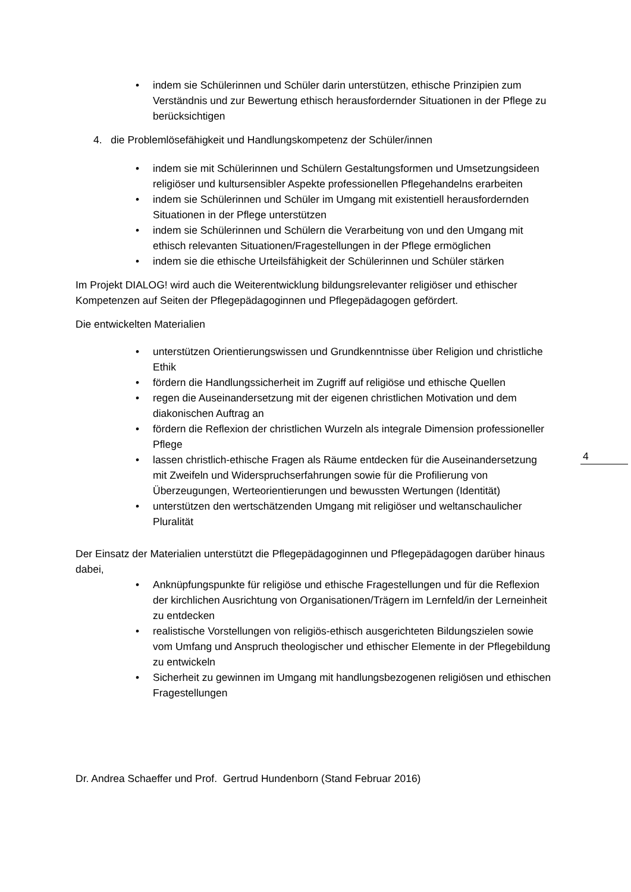• indem sie Schülerinnen und Schüler darin unterstützen, ethische Prinzipien zum Verständnis und zur Bewertung ethisch herausfordernder Situationen in der Pflege zu berücksichtigen
4. die Problemlösefähigkeit und Handlungskompetenz der Schüler/innen
• indem sie mit Schülerinnen und Schülern Gestaltungsformen und Umsetzungsideen religiöser und kultursensibler Aspekte professionellen Pflegehandelns erarbeiten
• indem sie Schülerinnen und Schüler im Umgang mit existentiell herausfordernden Situationen in der Pflege unterstützen
• indem sie Schülerinnen und Schülern die Verarbeitung von und den Umgang mit ethisch relevanten Situationen/Fragestellungen in der Pflege ermöglichen
• indem sie die ethische Urteilsfähigkeit der Schülerinnen und Schüler stärken
Im Projekt DIALOG! wird auch die Weiterentwicklung bildungsrelevanter religiöser und ethischer Kompetenzen auf Seiten der Pflegepädagoginnen und Pflegepädagogen gefördert.
Die entwickelten Materialien
• unterstützen Orientierungswissen und Grundkenntnisse über Religion und christliche Ethik
• fördern die Handlungssicherheit im Zugriff auf religiöse und ethische Quellen
• regen die Auseinandersetzung mit der eigenen christlichen Motivation und dem diakonischen Auftrag an
• fördern die Reflexion der christlichen Wurzeln als integrale Dimension professioneller Pflege
• lassen christlich-ethische Fragen als Räume entdecken für die Auseinandersetzung mit Zweifeln und Widerspruchserfahrungen sowie für die Profilierung von Überzeugungen, Werteorientierungen und bewussten Wertungen (Identität)
• unterstützen den wertschätzenden Umgang mit religiöser und weltanschaulicher Pluralität
Der Einsatz der Materialien unterstützt die Pflegepädagoginnen und Pflegepädagogen darüber hinaus dabei,
• Anknüpfungspunkte für religiöse und ethische Fragestellungen und für die Reflexion der kirchlichen Ausrichtung von Organisationen/Trägern im Lernfeld/in der Lerneinheit zu entdecken
• realistische Vorstellungen von religiös-ethisch ausgerichteten Bildungszielen sowie vom Umfang und Anspruch theologischer und ethischer Elemente in der Pflegebildung zu entwickeln
• Sicherheit zu gewinnen im Umgang mit handlungsbezogenen religiösen und ethischen Fragestellungen
Dr. Andrea Schaeffer und Prof. Gertrud Hundenborn (Stand Februar 2016)
4